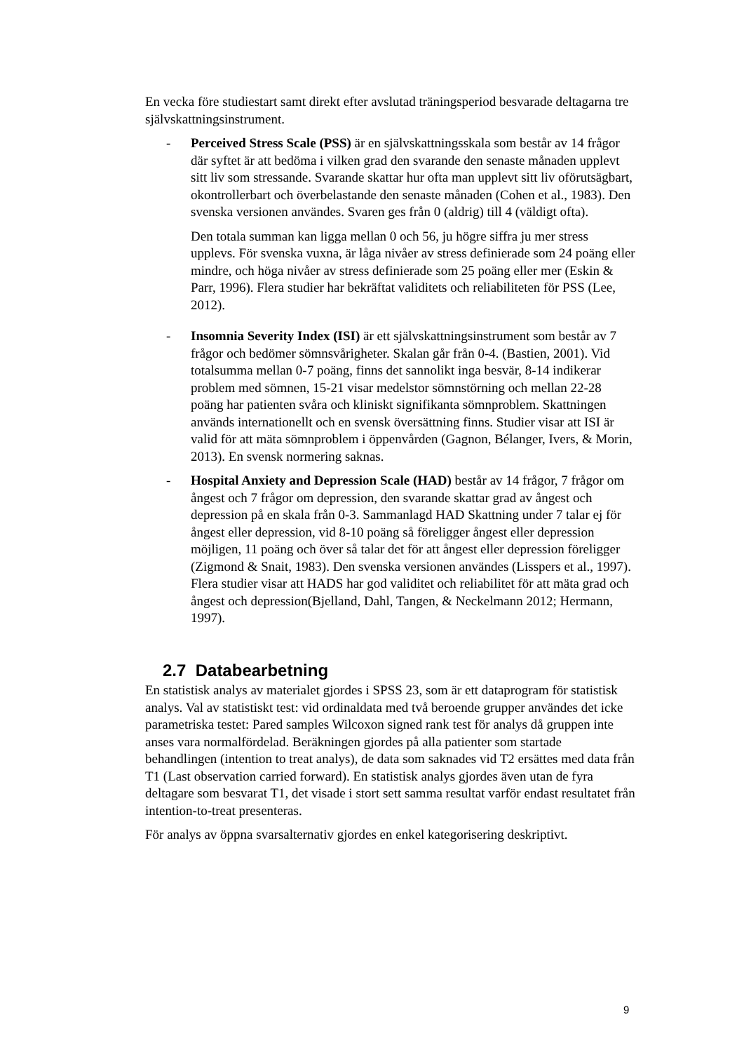En vecka före studiestart samt direkt efter avslutad träningsperiod besvarade deltagarna tre självskattningsinstrument.
- Perceived Stress Scale (PSS) är en självskattningsskala som består av 14 frågor där syftet är att bedöma i vilken grad den svarande den senaste månaden upplevt sitt liv som stressande. Svarande skattar hur ofta man upplevt sitt liv oförutsägbart, okontrollerbart och överbelastande den senaste månaden (Cohen et al., 1983). Den svenska versionen användes. Svaren ges från 0 (aldrig) till 4 (väldigt ofta).
Den totala summan kan ligga mellan 0 och 56, ju högre siffra ju mer stress upplevs. För svenska vuxna, är låga nivåer av stress definierade som 24 poäng eller mindre, och höga nivåer av stress definierade som 25 poäng eller mer (Eskin & Parr, 1996). Flera studier har bekräftat validitets och reliabiliteten för PSS (Lee, 2012).
- Insomnia Severity Index (ISI) är ett självskattningsinstrument som består av 7 frågor och bedömer sömnsvårigheter. Skalan går från 0-4. (Bastien, 2001). Vid totalsumma mellan 0-7 poäng, finns det sannolikt inga besvär, 8-14 indikerar problem med sömnen, 15-21 visar medelstor sömnstörning och mellan 22-28 poäng har patienten svåra och kliniskt signifikanta sömnproblem. Skattningen används internationellt och en svensk översättning finns. Studier visar att ISI är valid för att mäta sömnproblem i öppenvården (Gagnon, Bélanger, Ivers, & Morin, 2013). En svensk normering saknas.
- Hospital Anxiety and Depression Scale (HAD) består av 14 frågor, 7 frågor om ångest och 7 frågor om depression, den svarande skattar grad av ångest och depression på en skala från 0-3. Sammanlagd HAD Skattning under 7 talar ej för ångest eller depression, vid 8-10 poäng så föreligger ångest eller depression möjligen, 11 poäng och över så talar det för att ångest eller depression föreligger (Zigmond & Snait, 1983). Den svenska versionen användes (Lisspers et al., 1997). Flera studier visar att HADS har god validitet och reliabilitet för att mäta grad och ångest och depression(Bjelland, Dahl, Tangen, & Neckelmann 2012; Hermann, 1997).
2.7 Databearbetning
En statistisk analys av materialet gjordes i SPSS 23, som är ett dataprogram för statistisk analys. Val av statistiskt test: vid ordinaldata med två beroende grupper användes det icke parametriska testet: Pared samples Wilcoxon signed rank test för analys då gruppen inte anses vara normalfördelad. Beräkningen gjordes på alla patienter som startade behandlingen (intention to treat analys), de data som saknades vid T2 ersättes med data från T1 (Last observation carried forward). En statistisk analys gjordes även utan de fyra deltagare som besvarat T1, det visade i stort sett samma resultat varför endast resultatet från intention-to-treat presenteras.
För analys av öppna svarsalternativ gjordes en enkel kategorisering deskriptivt.
9